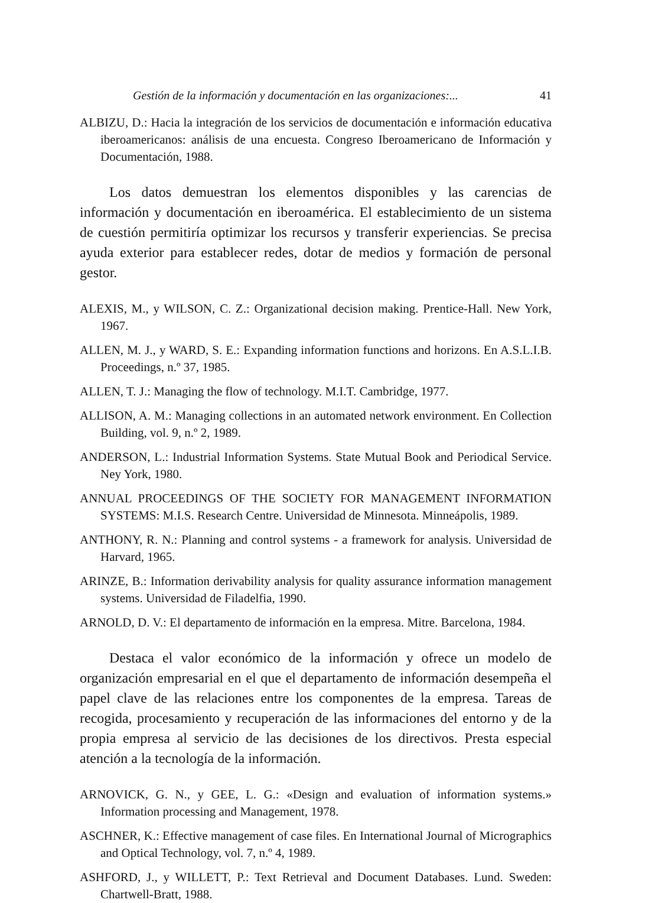Gestión de la información y documentación en las organizaciones:... 41
ALBIZU, D.: Hacia la integración de los servicios de documentación e información educativa iberoamericanos: análisis de una encuesta. Congreso Iberoamericano de Información y Documentación, 1988.
Los datos demuestran los elementos disponibles y las carencias de información y documentación en iberoamérica. El establecimiento de un sistema de cuestión permitiría optimizar los recursos y transferir experiencias. Se precisa ayuda exterior para establecer redes, dotar de medios y formación de personal gestor.
ALEXIS, M., y WILSON, C. Z.: Organizational decision making. Prentice-Hall. New York, 1967.
ALLEN, M. J., y WARD, S. E.: Expanding information functions and horizons. En A.S.L.I.B. Proceedings, n.º 37, 1985.
ALLEN, T. J.: Managing the flow of technology. M.I.T. Cambridge, 1977.
ALLISON, A. M.: Managing collections in an automated network environment. En Collection Building, vol. 9, n.º 2, 1989.
ANDERSON, L.: Industrial Information Systems. State Mutual Book and Periodical Service. Ney York, 1980.
ANNUAL PROCEEDINGS OF THE SOCIETY FOR MANAGEMENT INFORMATION SYSTEMS: M.I.S. Research Centre. Universidad de Minnesota. Minneápolis, 1989.
ANTHONY, R. N.: Planning and control systems - a framework for analysis. Universidad de Harvard, 1965.
ARINZE, B.: Information derivability analysis for quality assurance information management systems. Universidad de Filadelfia, 1990.
ARNOLD, D. V.: El departamento de información en la empresa. Mitre. Barcelona, 1984.
Destaca el valor económico de la información y ofrece un modelo de organización empresarial en el que el departamento de información desempeña el papel clave de las relaciones entre los componentes de la empresa. Tareas de recogida, procesamiento y recuperación de las informaciones del entorno y de la propia empresa al servicio de las decisiones de los directivos. Presta especial atención a la tecnología de la información.
ARNOVICK, G. N., y GEE, L. G.: «Design and evaluation of information systems.» Information processing and Management, 1978.
ASCHNER, K.: Effective management of case files. En International Journal of Micrographics and Optical Technology, vol. 7, n.º 4, 1989.
ASHFORD, J., y WILLETT, P.: Text Retrieval and Document Databases. Lund. Sweden: Chartwell-Bratt, 1988.